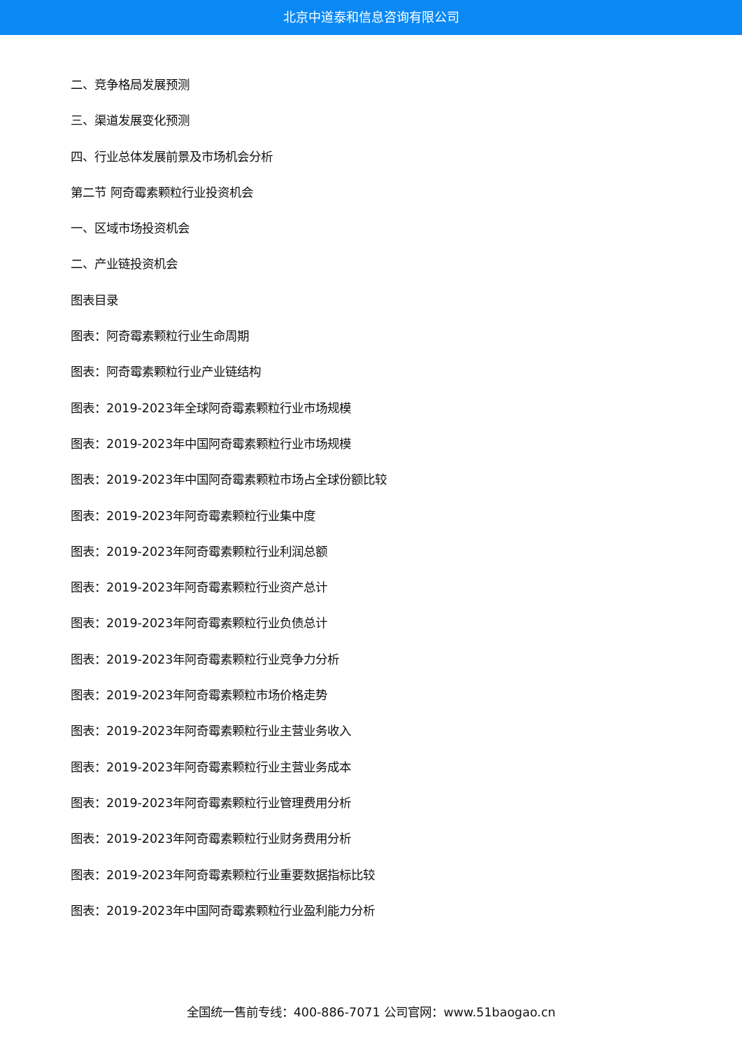北京中道泰和信息咨询有限公司
二、竞争格局发展预测
三、渠道发展变化预测
四、行业总体发展前景及市场机会分析
第二节 阿奇霉素颗粒行业投资机会
一、区域市场投资机会
二、产业链投资机会
图表目录
图表：阿奇霉素颗粒行业生命周期
图表：阿奇霉素颗粒行业产业链结构
图表：2019-2023年全球阿奇霉素颗粒行业市场规模
图表：2019-2023年中国阿奇霉素颗粒行业市场规模
图表：2019-2023年中国阿奇霉素颗粒市场占全球份额比较
图表：2019-2023年阿奇霉素颗粒行业集中度
图表：2019-2023年阿奇霉素颗粒行业利润总额
图表：2019-2023年阿奇霉素颗粒行业资产总计
图表：2019-2023年阿奇霉素颗粒行业负债总计
图表：2019-2023年阿奇霉素颗粒行业竞争力分析
图表：2019-2023年阿奇霉素颗粒市场价格走势
图表：2019-2023年阿奇霉素颗粒行业主营业务收入
图表：2019-2023年阿奇霉素颗粒行业主营业务成本
图表：2019-2023年阿奇霉素颗粒行业管理费用分析
图表：2019-2023年阿奇霉素颗粒行业财务费用分析
图表：2019-2023年阿奇霉素颗粒行业重要数据指标比较
图表：2019-2023年中国阿奇霉素颗粒行业盈利能力分析
全国统一售前专线：400-886-7071 公司官网：www.51baogao.cn